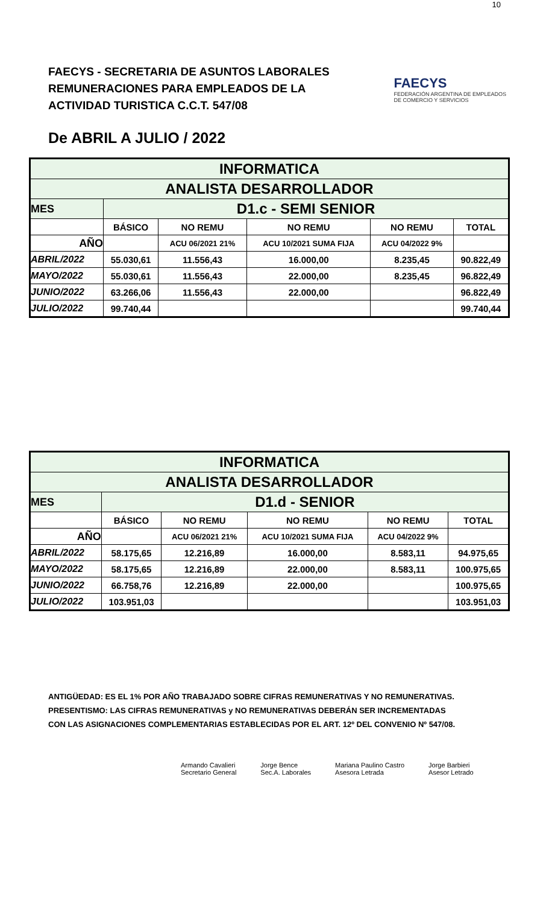10
FAECYS - SECRETARIA DE ASUNTOS LABORALES
REMUNERACIONES PARA EMPLEADOS DE LA
ACTIVIDAD TURISTICA C.C.T. 547/08
FAECYS
FEDERACIÓN ARGENTINA DE EMPLEADOS
DE COMERCIO Y SERVICIOS
De ABRIL A JULIO / 2022
| INFORMATICA | | | | | |
| ANALISTA DESARROLLADOR | | | | | |
| MES | D1.c - SEMI SENIOR | | | | |
| | BÁSICO | NO REMU | NO REMU | NO REMU | TOTAL |
| AÑO | | ACU 06/2021 21% | ACU 10/2021 SUMA FIJA | ACU 04/2022 9% | |
| ABRIL/2022 | 55.030,61 | 11.556,43 | 16.000,00 | 8.235,45 | 90.822,49 |
| MAYO/2022 | 55.030,61 | 11.556,43 | 22.000,00 | 8.235,45 | 96.822,49 |
| JUNIO/2022 | 63.266,06 | 11.556,43 | 22.000,00 | | 96.822,49 |
| JULIO/2022 | 99.740,44 | | | | 99.740,44 |
| INFORMATICA | | | | | |
| ANALISTA DESARROLLADOR | | | | | |
| MES | D1.d - SENIOR | | | | |
| | BÁSICO | NO REMU | NO REMU | NO REMU | TOTAL |
| AÑO | | ACU 06/2021 21% | ACU 10/2021 SUMA FIJA | ACU 04/2022 9% | |
| ABRIL/2022 | 58.175,65 | 12.216,89 | 16.000,00 | 8.583,11 | 94.975,65 |
| MAYO/2022 | 58.175,65 | 12.216,89 | 22.000,00 | 8.583,11 | 100.975,65 |
| JUNIO/2022 | 66.758,76 | 12.216,89 | 22.000,00 | | 100.975,65 |
| JULIO/2022 | 103.951,03 | | | | 103.951,03 |
ANTIGÜEDAD: ES EL 1% POR AÑO TRABAJADO SOBRE CIFRAS REMUNERATIVAS Y NO REMUNERATIVAS.
PRESENTISMO: LAS CIFRAS REMUNERATIVAS y NO REMUNERATIVAS DEBERÁN SER INCREMENTADAS
CON LAS ASIGNACIONES COMPLEMENTARIAS ESTABLECIDAS POR EL ART. 12º DEL CONVENIO Nº 547/08.
Armando Cavalieri
Secretario General
Jorge Bence
Sec.A. Laborales
Mariana Paulino Castro
Asesora Letrada
Jorge Barbieri
Asesor Letrado